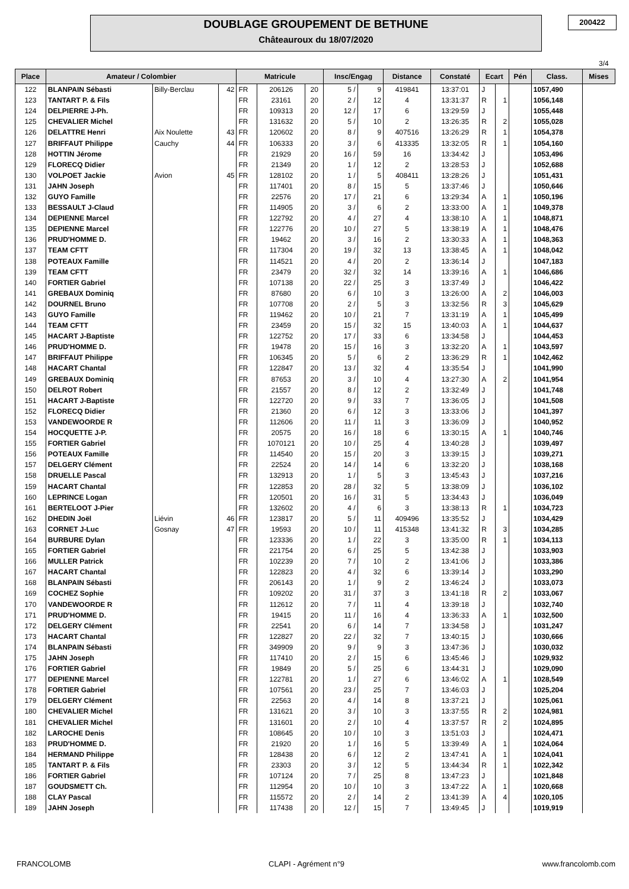DOUBLAGE GROUPEMENT DE BETHUNE
Châteauroux du 18/07/2020
200422
3/4
| Place | Amateur / Colombier | | | Matricule | | | Insc/Engag | | Distance | Constaté | Ecart | | Pén | Class. | Mises |
| --- | --- | --- | --- | --- | --- | --- | --- | --- | --- | --- | --- | --- | --- | --- | --- |
| 122 | BLANPAIN Sébasti | Billy-Berclau | 42 | FR | 206126 | 20 | 5 / | 9 | 419841 | 13:37:01 | J | | | 1057,490 | |
| 123 | TANTART P. & Fils | | | FR | 23161 | 20 | 2 / | 12 | 4 | 13:31:37 | R | 1 | | 1056,148 | |
| 124 | DELPIERRE J-Ph. | | | FR | 109313 | 20 | 12 / | 17 | 6 | 13:29:59 | J | | | 1055,448 | |
| 125 | CHEVALIER Michel | | | FR | 131632 | 20 | 5 / | 10 | 2 | 13:26:35 | R | 2 | | 1055,028 | |
| 126 | DELATTRE Henri | Aix Noulette | 43 | FR | 120602 | 20 | 8 / | 9 | 407516 | 13:26:29 | R | 1 | | 1054,378 | |
| 127 | BRIFFAUT Philippe | Cauchy | 44 | FR | 106333 | 20 | 3 / | 6 | 413335 | 13:32:05 | R | 1 | | 1054,160 | |
| 128 | HOTTIN Jérome | | | FR | 21929 | 20 | 16 / | 59 | 16 | 13:34:42 | J | | | 1053,496 | |
| 129 | FLORECQ Didier | | | FR | 21349 | 20 | 1 / | 12 | 2 | 13:28:53 | J | | | 1052,688 | |
| 130 | VOLPOET Jackie | Avion | 45 | FR | 128102 | 20 | 1 / | 5 | 408411 | 13:28:26 | J | | | 1051,431 | |
| 131 | JAHN Joseph | | | FR | 117401 | 20 | 8 / | 15 | 5 | 13:37:46 | J | | | 1050,646 | |
| 132 | GUYO Famille | | | FR | 22576 | 20 | 17 / | 21 | 6 | 13:29:34 | A | 1 | | 1050,196 | |
| 133 | BESSAULT J-Claud | | | FR | 114905 | 20 | 3 / | 6 | 2 | 13:33:00 | A | 1 | | 1049,378 | |
| 134 | DEPIENNE Marcel | | | FR | 122792 | 20 | 4 / | 27 | 4 | 13:38:10 | A | 1 | | 1048,871 | |
| 135 | DEPIENNE Marcel | | | FR | 122776 | 20 | 10 / | 27 | 5 | 13:38:19 | A | 1 | | 1048,476 | |
| 136 | PRUD'HOMME D. | | | FR | 19462 | 20 | 3 / | 16 | 2 | 13:30:33 | A | 1 | | 1048,363 | |
| 137 | TEAM CFTT | | | FR | 117304 | 20 | 19 / | 32 | 13 | 13:38:45 | A | 1 | | 1048,042 | |
| 138 | POTEAUX Famille | | | FR | 114521 | 20 | 4 / | 20 | 2 | 13:36:14 | J | | | 1047,183 | |
| 139 | TEAM CFTT | | | FR | 23479 | 20 | 32 / | 32 | 14 | 13:39:16 | A | 1 | | 1046,686 | |
| 140 | FORTIER Gabriel | | | FR | 107138 | 20 | 22 / | 25 | 3 | 13:37:49 | J | | | 1046,422 | |
| 141 | GREBAUX Dominiq | | | FR | 87680 | 20 | 6 / | 10 | 3 | 13:26:00 | A | 2 | | 1046,003 | |
| 142 | DOURNEL Bruno | | | FR | 107708 | 20 | 2 / | 5 | 3 | 13:32:56 | R | 3 | | 1045,629 | |
| 143 | GUYO Famille | | | FR | 119462 | 20 | 10 / | 21 | 7 | 13:31:19 | A | 1 | | 1045,499 | |
| 144 | TEAM CFTT | | | FR | 23459 | 20 | 15 / | 32 | 15 | 13:40:03 | A | 1 | | 1044,637 | |
| 145 | HACART J-Baptiste | | | FR | 122752 | 20 | 17 / | 33 | 6 | 13:34:58 | J | | | 1044,453 | |
| 146 | PRUD'HOMME D. | | | FR | 19478 | 20 | 15 / | 16 | 3 | 13:32:20 | A | 1 | | 1043,597 | |
| 147 | BRIFFAUT Philippe | | | FR | 106345 | 20 | 5 / | 6 | 2 | 13:36:29 | R | 1 | | 1042,462 | |
| 148 | HACART Chantal | | | FR | 122847 | 20 | 13 / | 32 | 4 | 13:35:54 | J | | | 1041,990 | |
| 149 | GREBAUX Dominiq | | | FR | 87653 | 20 | 3 / | 10 | 4 | 13:27:30 | A | 2 | | 1041,954 | |
| 150 | DELROT Robert | | | FR | 21557 | 20 | 8 / | 12 | 2 | 13:32:49 | J | | | 1041,748 | |
| 151 | HACART J-Baptiste | | | FR | 122720 | 20 | 9 / | 33 | 7 | 13:36:05 | J | | | 1041,508 | |
| 152 | FLORECQ Didier | | | FR | 21360 | 20 | 6 / | 12 | 3 | 13:33:06 | J | | | 1041,397 | |
| 153 | VANDEWOORDE R | | | FR | 112606 | 20 | 11 / | 11 | 3 | 13:36:09 | J | | | 1040,952 | |
| 154 | HOCQUETTE J-P. | | | FR | 20575 | 20 | 16 / | 18 | 6 | 13:30:15 | A | 1 | | 1040,746 | |
| 155 | FORTIER Gabriel | | | FR | 1070121 | 20 | 10 / | 25 | 4 | 13:40:28 | J | | | 1039,497 | |
| 156 | POTEAUX Famille | | | FR | 114540 | 20 | 15 / | 20 | 3 | 13:39:15 | J | | | 1039,271 | |
| 157 | DELGERY Clément | | | FR | 22524 | 20 | 14 / | 14 | 6 | 13:32:20 | J | | | 1038,168 | |
| 158 | DRUELLE Pascal | | | FR | 132913 | 20 | 1 / | 5 | 3 | 13:45:43 | J | | | 1037,216 | |
| 159 | HACART Chantal | | | FR | 122853 | 20 | 28 / | 32 | 5 | 13:38:09 | J | | | 1036,102 | |
| 160 | LEPRINCE Logan | | | FR | 120501 | 20 | 16 / | 31 | 5 | 13:34:43 | J | | | 1036,049 | |
| 161 | BERTELOOT J-Pier | | | FR | 132602 | 20 | 4 / | 6 | 3 | 13:38:13 | R | 1 | | 1034,723 | |
| 162 | DHEDIN Joël | Liévin | 46 | FR | 123817 | 20 | 5 / | 11 | 409496 | 13:35:52 | J | | | 1034,429 | |
| 163 | CORNET J-Luc | Gosnay | 47 | FR | 19593 | 20 | 10 / | 11 | 415348 | 13:41:32 | R | 3 | | 1034,285 | |
| 164 | BURBURE Dylan | | | FR | 123336 | 20 | 1 / | 22 | 3 | 13:35:00 | R | 1 | | 1034,113 | |
| 165 | FORTIER Gabriel | | | FR | 221754 | 20 | 6 / | 25 | 5 | 13:42:38 | J | | | 1033,903 | |
| 166 | MULLER Patrick | | | FR | 102239 | 20 | 7 / | 10 | 2 | 13:41:06 | J | | | 1033,386 | |
| 167 | HACART Chantal | | | FR | 122823 | 20 | 4 / | 32 | 6 | 13:39:14 | J | | | 1033,290 | |
| 168 | BLANPAIN Sébasti | | | FR | 206143 | 20 | 1 / | 9 | 2 | 13:46:24 | J | | | 1033,073 | |
| 169 | COCHEZ Sophie | | | FR | 109202 | 20 | 31 / | 37 | 3 | 13:41:18 | R | 2 | | 1033,067 | |
| 170 | VANDEWOORDE R | | | FR | 112612 | 20 | 7 / | 11 | 4 | 13:39:18 | J | | | 1032,740 | |
| 171 | PRUD'HOMME D. | | | FR | 19415 | 20 | 11 / | 16 | 4 | 13:36:33 | A | 1 | | 1032,500 | |
| 172 | DELGERY Clément | | | FR | 22541 | 20 | 6 / | 14 | 7 | 13:34:58 | J | | | 1031,247 | |
| 173 | HACART Chantal | | | FR | 122827 | 20 | 22 / | 32 | 7 | 13:40:15 | J | | | 1030,666 | |
| 174 | BLANPAIN Sébasti | | | FR | 349909 | 20 | 9 / | 9 | 3 | 13:47:36 | J | | | 1030,032 | |
| 175 | JAHN Joseph | | | FR | 117410 | 20 | 2 / | 15 | 6 | 13:45:46 | J | | | 1029,932 | |
| 176 | FORTIER Gabriel | | | FR | 19849 | 20 | 5 / | 25 | 6 | 13:44:31 | J | | | 1029,090 | |
| 177 | DEPIENNE Marcel | | | FR | 122781 | 20 | 1 / | 27 | 6 | 13:46:02 | A | 1 | | 1028,549 | |
| 178 | FORTIER Gabriel | | | FR | 107561 | 20 | 23 / | 25 | 7 | 13:46:03 | J | | | 1025,204 | |
| 179 | DELGERY Clément | | | FR | 22563 | 20 | 4 / | 14 | 8 | 13:37:21 | J | | | 1025,061 | |
| 180 | CHEVALIER Michel | | | FR | 131621 | 20 | 3 / | 10 | 3 | 13:37:55 | R | 2 | | 1024,981 | |
| 181 | CHEVALIER Michel | | | FR | 131601 | 20 | 2 / | 10 | 4 | 13:37:57 | R | 2 | | 1024,895 | |
| 182 | LAROCHE Denis | | | FR | 108645 | 20 | 10 / | 10 | 3 | 13:51:03 | J | | | 1024,471 | |
| 183 | PRUD'HOMME D. | | | FR | 21920 | 20 | 1 / | 16 | 5 | 13:39:49 | A | 1 | | 1024,064 | |
| 184 | HERMAND Philippe | | | FR | 128438 | 20 | 6 / | 12 | 2 | 13:47:41 | A | 1 | | 1024,041 | |
| 185 | TANTART P. & Fils | | | FR | 23303 | 20 | 3 / | 12 | 5 | 13:44:34 | R | 1 | | 1022,342 | |
| 186 | FORTIER Gabriel | | | FR | 107124 | 20 | 7 / | 25 | 8 | 13:47:23 | J | | | 1021,848 | |
| 187 | GOUDSMETT Ch. | | | FR | 112954 | 20 | 10 / | 10 | 3 | 13:47:22 | A | 1 | | 1020,668 | |
| 188 | CLAY Pascal | | | FR | 115572 | 20 | 2 / | 14 | 2 | 13:41:39 | A | 4 | | 1020,105 | |
| 189 | JAHN Joseph | | | FR | 117438 | 20 | 12 / | 15 | 7 | 13:49:45 | J | | | 1019,919 | |
FRANCOLOMB CLAPI - Agrément n°9 www.francolomb.com